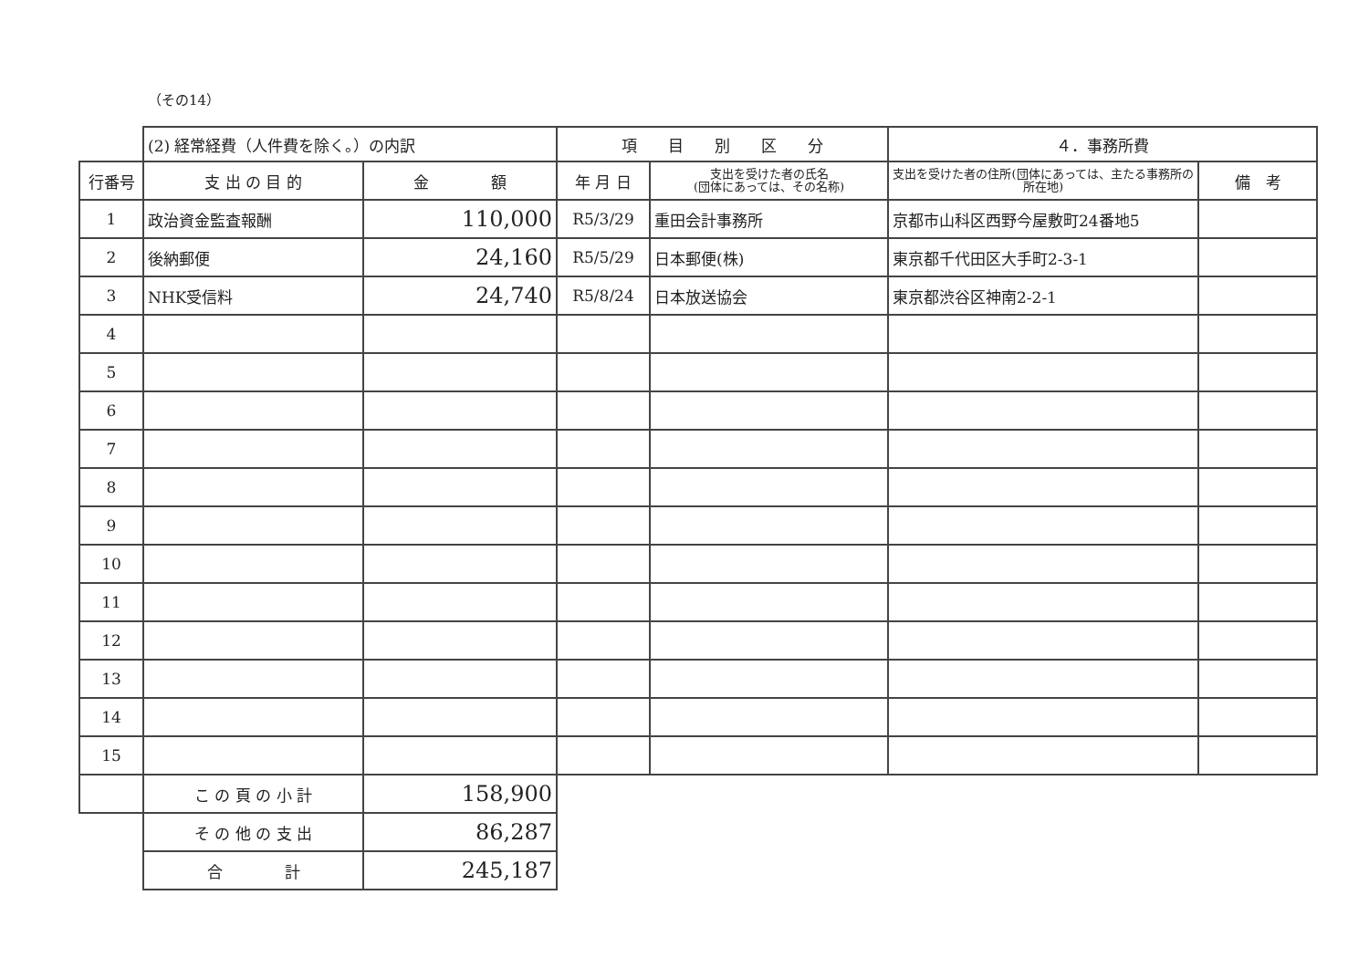（その14）
| | (2) 経常経費（人件費を除く。）の内訳 | | 項 目 別 区 分 | | ４．事務所費 | |
| 行番号 | 支 出 の 目 的 | 金 額 | 年 月 日 | 支出を受けた者の氏名 (団体にあっては、その名称) | 支出を受けた者の住所(団体にあっては、主たる事務所の所在地) | 備 考 |
| 1 | 政治資金監査報酬 | 110,000 | R5/3/29 | 重田会計事務所 | 京都市山科区西野今屋敷町24番地5 | |
| 2 | 後納郵便 | 24,160 | R5/5/29 | 日本郵便(株) | 東京都千代田区大手町2-3-1 | |
| 3 | NHK受信料 | 24,740 | R5/8/24 | 日本放送協会 | 東京都渋谷区神南2-2-1 | |
| 4 | | | | | | |
| 5 | | | | | | |
| 6 | | | | | | |
| 7 | | | | | | |
| 8 | | | | | | |
| 9 | | | | | | |
| 10 | | | | | | |
| 11 | | | | | | |
| 12 | | | | | | |
| 13 | | | | | | |
| 14 | | | | | | |
| 15 | | | | | | |
| | こ の 頁 の 小 計 | 158,900 | | | | |
| | そ の 他 の 支 出 | 86,287 | | | | |
| | 合 計 | 245,187 | | | | |